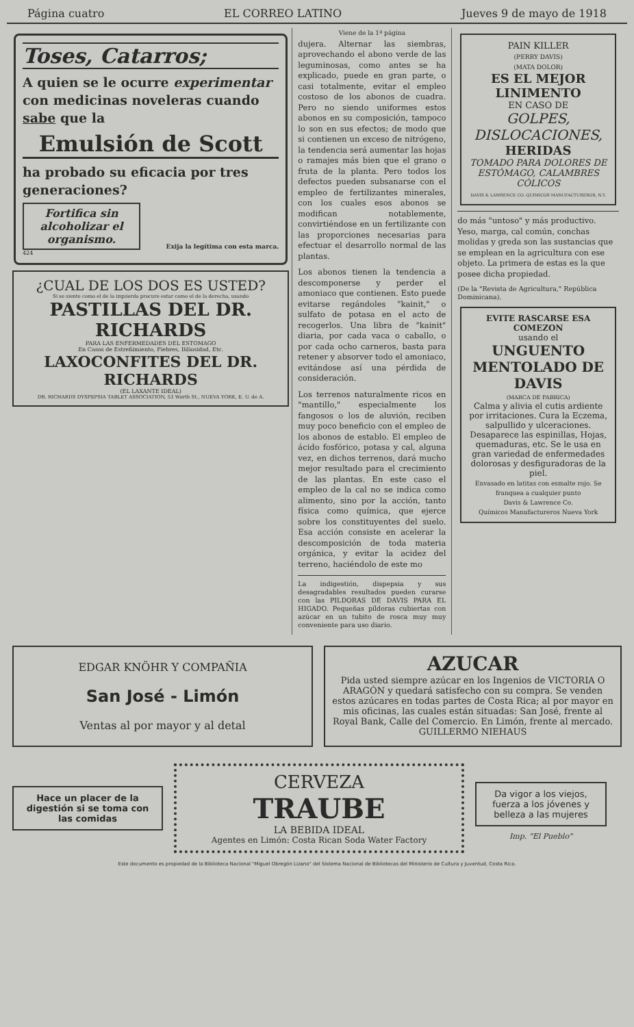Página cuatro EL CORREO LATINO Jueves 9 de mayo de 1918
Toses, Catarros;
A quien se le ocurre experimentar con medicinas noveleras cuando sabe que la
Emulsión de Scott
ha probado su eficacia por tres generaciones?
Fortifica sin alcoholizar el organismo.
Exija la legítima con esta marca.
424
¿CUAL DE LOS DOS ES USTED?
Si se siente como el de la izquierda procure estar como el de la derecha, usando
PASTILLAS DEL DR. RICHARDS
PARA LAS ENFERMEDADES DEL ESTOMAGO
En Casos de Estreñimiento, Fiebres, Biliosidad, Etc.
LAXOCONFITES DEL DR. RICHARDS
(EL LAXANTE IDEAL)
DR. RICHARDS DYSPEPSIA TABLET ASSOCIATION, 53 Worth St., NUEVA YORK, E. U. de A.
Viene de la 1ª página
dujera. Alternar las siembras, aprovechando el abono verde de las leguminosas, como antes se ha explicado, puede en gran parte, o casi totalmente, evitar el empleo costoso de los abonos de cuadra. Pero no siendo uniformes estos abonos en su composición, tampoco lo son en sus efectos; de modo que si contienen un exceso de nitrógeno, la tendencia será aumentar las hojas o ramajes más bien que el grano o fruta de la planta. Pero todos los defectos pueden subsanarse con el empleo de fertilizantes minerales, con los cuales esos abonos se modifican notablemente, convirtiéndose en un fertilizante con las proporciones necesarias para efectuar el desarrollo normal de las plantas.
Los abonos tienen la tendencia a descomponerse y perder el amoniaco que contienen. Esto puede evitarse regándoles "kainit," o sulfato de potasa en el acto de recogerlos. Una libra de "kainit" diaria, por cada vaca o caballo, o por cada ocho carneros, basta para retener y absorver todo el amoniaco, evitándose así una pérdida de consideración.
Los terrenos naturalmente ricos en "mantillo," especialmente los fangosos o los de aluvión, reciben muy poco beneficio con el empleo de los abonos de establo. El empleo de ácido fosfórico, potasa y cal, alguna vez, en dichos terrenos, dará mucho mejor resultado para el crecimiento de las plantas. En este caso el empleo de la cal no se indica como alimento, sino por la acción, tanto física como química, que ejerce sobre los constituyentes del suelo. Esa acción consiste en acelerar la descomposición de toda materia orgánica, y evitar la acidez del terreno, haciéndolo de este mo
La indigestión, dispepsia y sus desagradables resultados pueden curarse con las PILDORAS DE DAVIS PARA EL HIGADO. Pequeñas píldoras cubiertas con azúcar en un tubito de rosca muy muy conveniente para uso diario.
PAIN KILLER
(PERRY DAVIS)
(MATA DOLOR)
ES EL MEJOR LINIMENTO
EN CASO DE
GOLPES, DISLOCACIONES,
HERIDAS
TOMADO PARA DOLORES DE ESTÓMAGO, CALAMBRES CÓLICOS
DAVIS & LAWRENCE CO. QUIMICOS MANUFACTUREROS, N.Y.
do más "untoso" y más productivo. Yeso, marga, cal común, conchas molidas y greda son las sustancias que se emplean en la agricultura con ese objeto. La primera de estas es la que posee dicha propiedad.
(De la "Revista de Agricultura," República Dominicana).
EVITE RASCARSE ESA COMEZON
usando el
UNGUENTO MENTOLADO DE DAVIS
(MARCA DE FABRICA)
Calma y alivia el cutis ardiente por irritaciones. Cura la Eczema, salpullido y ulceraciones. Desaparece las espinillas, Hojas, quemaduras, etc. Se le usa en gran variedad de enfermedades dolorosas y desfiguradoras de la piel.
Envasado en latitas con esmalte rojo. Se franquea a cualquier punto
Davis & Lawrence Co.
Químicos Manufactureros Nueva York
EDGAR KNÖHR Y COMPAÑIA
San José - Limón
Ventas al por mayor y al detal
AZUCAR
Pida usted siempre azúcar en los Ingenios de VICTORIA O ARAGÓN y quedará satisfecho con su compra. Se venden estos azúcares en todas partes de Costa Rica; al por mayor en mis oficinas, las cuales están situadas: San José, frente al Royal Bank, Calle del Comercio. En Limón, frente al mercado.
GUILLERMO NIEHAUS
Hace un placer de la digestión si se toma con las comidas
CERVEZA
TRAUBE
LA BEBIDA IDEAL
Agentes en Limón: Costa Rican Soda Water Factory
Da vigor a los viejos, fuerza a los jóvenes y belleza a las mujeres
Imp. "El Pueblo"
Este documento es propiedad de la Biblioteca Nacional "Miguel Obregón Lizano" del Sistema Nacional de Bibliotecas del Ministerio de Cultura y Juventud, Costa Rica.